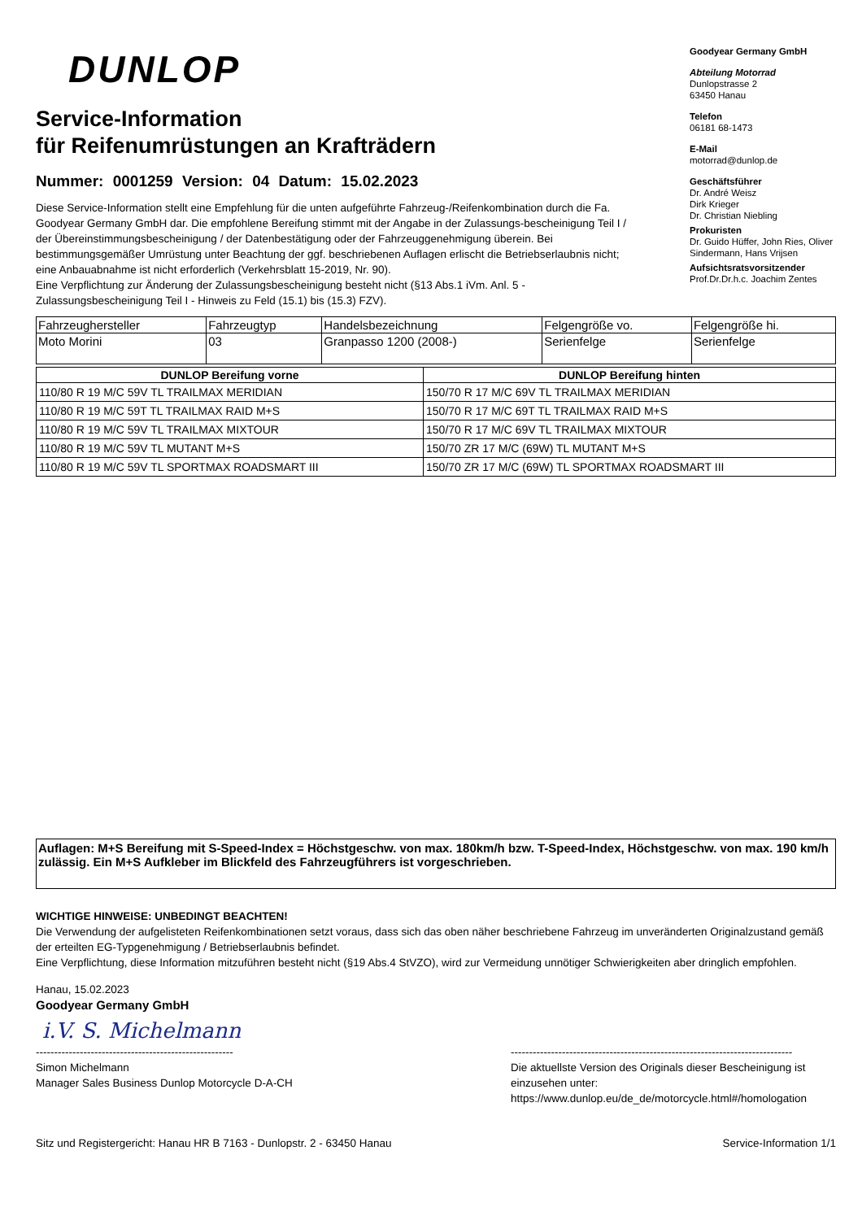DUNLOP
Service-Information
für Reifenumrüstungen an Krafträdern
Nummer: 0001259 Version: 04 Datum: 15.02.2023
Diese Service-Information stellt eine Empfehlung für die unten aufgeführte Fahrzeug-/Reifenkombination durch die Fa. Goodyear Germany GmbH dar. Die empfohlene Bereifung stimmt mit der Angabe in der Zulassungs-bescheinigung Teil I / der Übereinstimmungsbescheinigung / der Datenbestätigung oder der Fahrzeuggenehmigung überein. Bei bestimmungsgemäßer Umrüstung unter Beachtung der ggf. beschriebenen Auflagen erlischt die Betriebserlaubnis nicht; eine Anbauabnahme ist nicht erforderlich (Verkehrsblatt 15-2019, Nr. 90).
Eine Verpflichtung zur Änderung der Zulassungsbescheinigung besteht nicht (§13 Abs.1 iVm. Anl. 5 - Zulassungsbescheinigung Teil I - Hinweis zu Feld (15.1) bis (15.3) FZV).
Goodyear Germany GmbH
Abteilung Motorrad
Dunlopstrasse 2
63450 Hanau
Telefon
06181 68-1473
E-Mail
motorrad@dunlop.de
Geschäftsführer
Dr. André Weisz
Dirk Krieger
Dr. Christian Niebling
Prokuristen
Dr. Guido Hüffer, John Ries, Oliver Sindermann, Hans Vrijsen
Aufsichtsratsvorsitzender
Prof.Dr.Dr.h.c. Joachim Zentes
| Fahrzeughersteller | Fahrzeugtyp | Handelsbezeichnung | Felgengröße vo. | Felgengröße hi. |
| Moto Morini | 03 | Granpasso 1200 (2008-) | Serienfelge | Serienfelge |
| DUNLOP Bereifung vorne | DUNLOP Bereifung hinten |
| --- | --- |
| 110/80 R 19 M/C 59V TL TRAILMAX MERIDIAN | 150/70 R 17 M/C 69V TL TRAILMAX MERIDIAN |
| 110/80 R 19 M/C 59T TL TRAILMAX RAID M+S | 150/70 R 17 M/C 69T TL TRAILMAX RAID M+S |
| 110/80 R 19 M/C 59V TL TRAILMAX MIXTOUR | 150/70 R 17 M/C 69V TL TRAILMAX MIXTOUR |
| 110/80 R 19 M/C 59V TL MUTANT M+S | 150/70 ZR 17 M/C (69W) TL MUTANT M+S |
| 110/80 R 19 M/C 59V TL SPORTMAX ROADSMART III | 150/70 ZR 17 M/C (69W) TL SPORTMAX ROADSMART III |
Auflagen: M+S Bereifung mit S-Speed-Index = Höchstgeschw. von max. 180km/h bzw. T-Speed-Index, Höchstgeschw. von max. 190 km/h zulässig. Ein M+S Aufkleber im Blickfeld des Fahrzeugführers ist vorgeschrieben.
WICHTIGE HINWEISE: UNBEDINGT BEACHTEN!
Die Verwendung der aufgelisteten Reifenkombinationen setzt voraus, dass sich das oben näher beschriebene Fahrzeug im unveränderten Originalzustand gemäß der erteilten EG-Typgenehmigung / Betriebserlaubnis befindet.
Eine Verpflichtung, diese Information mitzuführen besteht nicht (§19 Abs.4 StVZO), wird zur Vermeidung unnötiger Schwierigkeiten aber dringlich empfohlen.
Hanau, 15.02.2023
Goodyear Germany GmbH
i.V. S. Michelmann
------------------------------------------------------
Simon Michelmann
Manager Sales Business Dunlop Motorcycle D-A-CH
-----------------------------------------------------------------------------
Die aktuellste Version des Originals dieser Bescheinigung ist einzusehen unter:
https://www.dunlop.eu/de_de/motorcycle.html#/homologation
Sitz und Registergericht: Hanau HR B 7163 - Dunlopstr. 2 - 63450 Hanau Service-Information 1/1